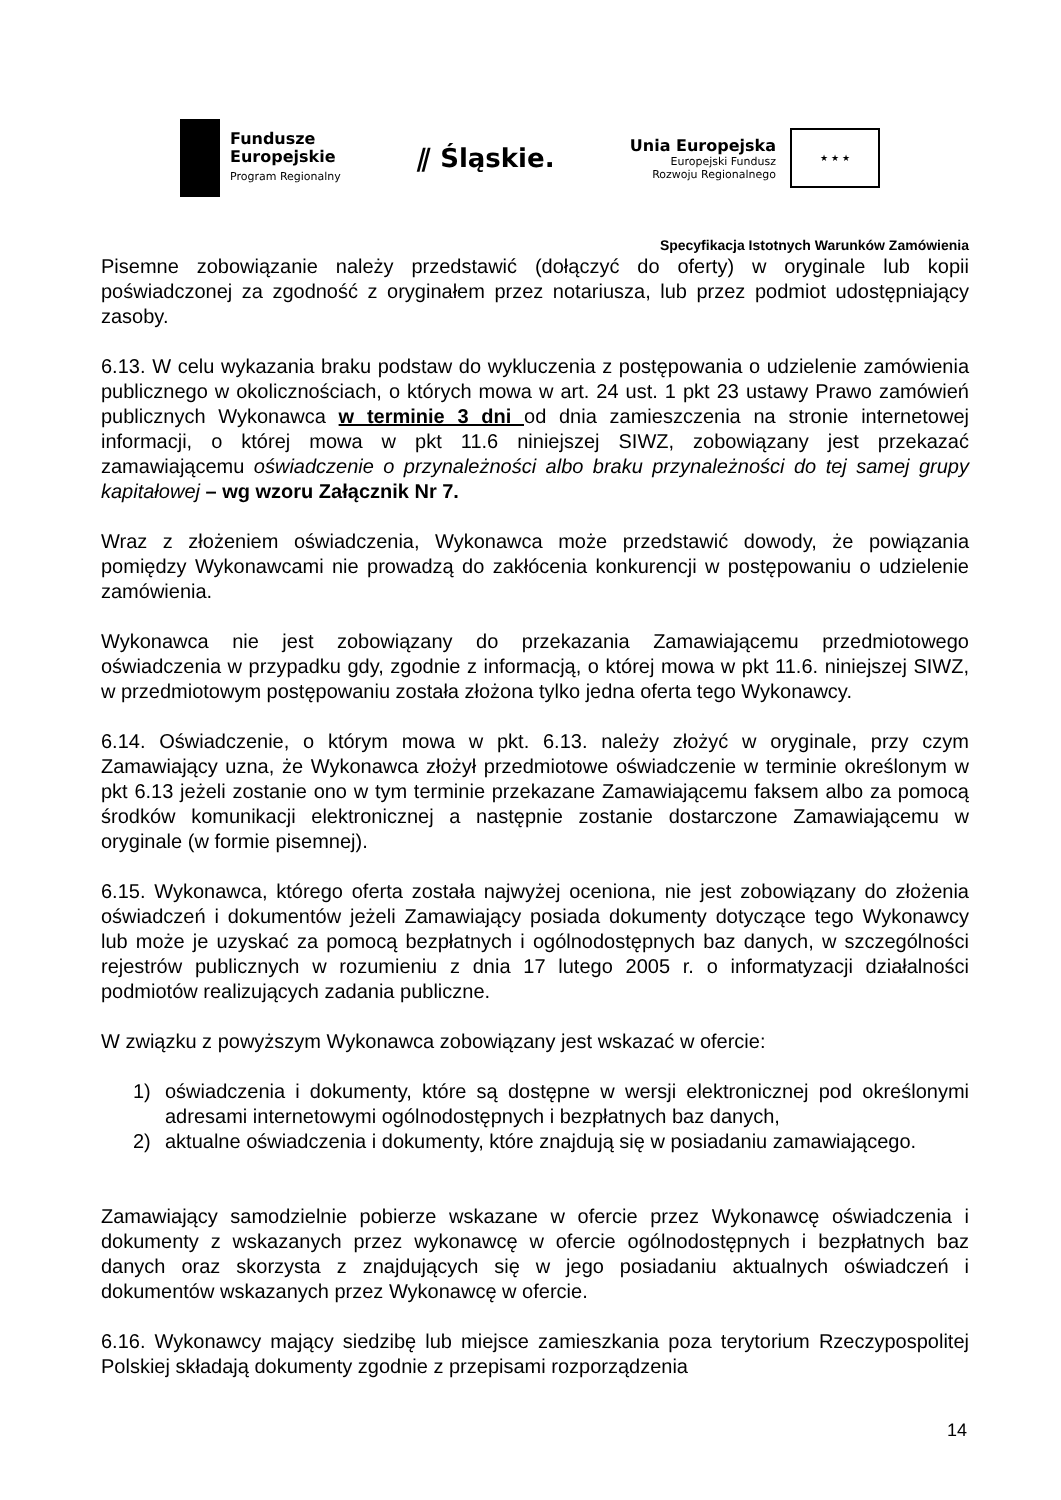Fundusze
Europejskie
Program Regionalny
⫽ Śląskie.
Unia Europejska
Europejski Fundusz
Rozwoju Regionalnego
★ ★ ★
Specyfikacja Istotnych Warunków Zamówienia
Pisemne zobowiązanie należy przedstawić (dołączyć do oferty) w oryginale lub kopii poświadczonej za zgodność z oryginałem przez notariusza, lub przez podmiot udostępniający zasoby.
6.13. W celu wykazania braku podstaw do wykluczenia z postępowania o udzielenie zamówienia publicznego w okolicznościach, o których mowa w art. 24 ust. 1 pkt 23 ustawy Prawo zamówień publicznych Wykonawca w terminie 3 dni od dnia zamieszczenia na stronie internetowej informacji, o której mowa w pkt 11.6 niniejszej SIWZ, zobowiązany jest przekazać zamawiającemu oświadczenie o przynależności albo braku przynależności do tej samej grupy kapitałowej – wg wzoru Załącznik Nr 7.
Wraz z złożeniem oświadczenia, Wykonawca może przedstawić dowody, że powiązania pomiędzy Wykonawcami nie prowadzą do zakłócenia konkurencji w postępowaniu o udzielenie zamówienia.
Wykonawca nie jest zobowiązany do przekazania Zamawiającemu przedmiotowego oświadczenia w przypadku gdy, zgodnie z informacją, o której mowa w pkt 11.6. niniejszej SIWZ, w przedmiotowym postępowaniu została złożona tylko jedna oferta tego Wykonawcy.
6.14. Oświadczenie, o którym mowa w pkt. 6.13. należy złożyć w oryginale, przy czym Zamawiający uzna, że Wykonawca złożył przedmiotowe oświadczenie w terminie określonym w pkt 6.13 jeżeli zostanie ono w tym terminie przekazane Zamawiającemu faksem albo za pomocą środków komunikacji elektronicznej a następnie zostanie dostarczone Zamawiającemu w oryginale (w formie pisemnej).
6.15. Wykonawca, którego oferta została najwyżej oceniona, nie jest zobowiązany do złożenia oświadczeń i dokumentów jeżeli Zamawiający posiada dokumenty dotyczące tego Wykonawcy lub może je uzyskać za pomocą bezpłatnych i ogólnodostępnych baz danych, w szczególności rejestrów publicznych w rozumieniu z dnia 17 lutego 2005 r. o informatyzacji działalności podmiotów realizujących zadania publiczne.
W związku z powyższym Wykonawca zobowiązany jest wskazać w ofercie:
1) oświadczenia i dokumenty, które są dostępne w wersji elektronicznej pod określonymi adresami internetowymi ogólnodostępnych i bezpłatnych baz danych,
2) aktualne oświadczenia i dokumenty, które znajdują się w posiadaniu zamawiającego.
Zamawiający samodzielnie pobierze wskazane w ofercie przez Wykonawcę oświadczenia i dokumenty z wskazanych przez wykonawcę w ofercie ogólnodostępnych i bezpłatnych baz danych oraz skorzysta z znajdujących się w jego posiadaniu aktualnych oświadczeń i dokumentów wskazanych przez Wykonawcę w ofercie.
6.16. Wykonawcy mający siedzibę lub miejsce zamieszkania poza terytorium Rzeczypospolitej Polskiej składają dokumenty zgodnie z przepisami rozporządzenia
14